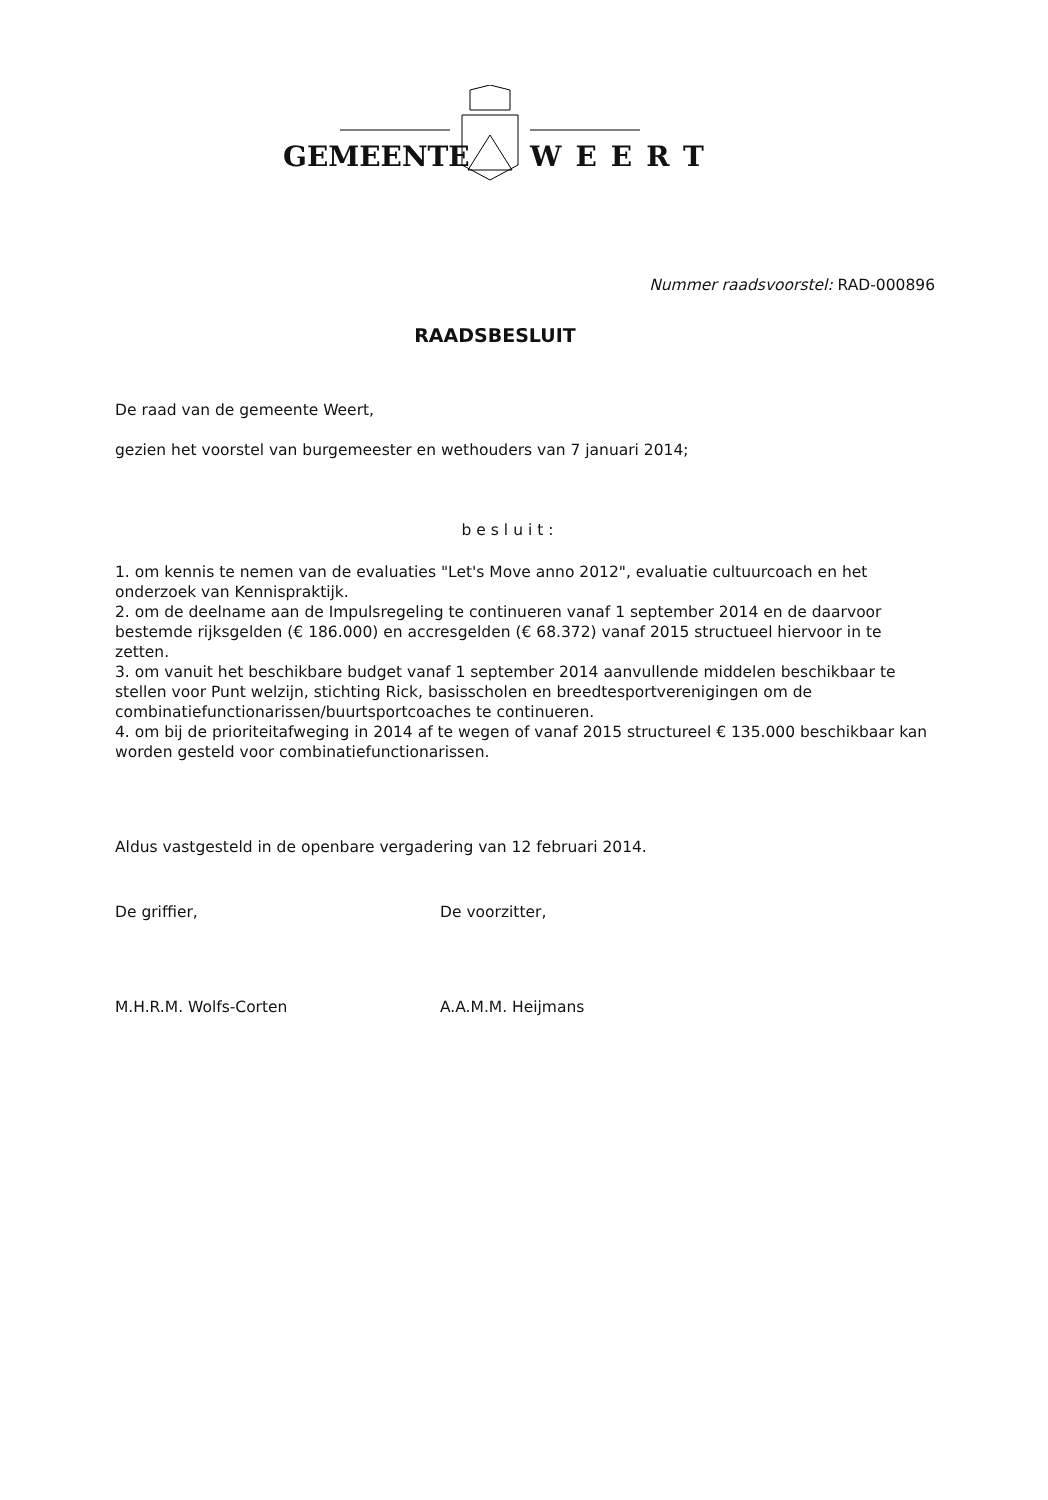GEMEENTE WEERT
Nummer raadsvoorstel: RAD-000896
RAADSBESLUIT
De raad van de gemeente Weert,
gezien het voorstel van burgemeester en wethouders van 7 januari 2014;
besluit:
1. om kennis te nemen van de evaluaties "Let's Move anno 2012", evaluatie cultuurcoach en het onderzoek van Kennispraktijk.
2. om de deelname aan de Impulsregeling te continueren vanaf 1 september 2014 en de daarvoor bestemde rijksgelden (€ 186.000) en accresgelden (€ 68.372) vanaf 2015 structueel hiervoor in te zetten.
3. om vanuit het beschikbare budget vanaf 1 september 2014 aanvullende middelen beschikbaar te stellen voor Punt welzijn, stichting Rick, basisscholen en breedtesportverenigingen om de combinatiefunctionarissen/buurtsportcoaches te continueren.
4. om bij de prioriteitafweging in 2014 af te wegen of vanaf 2015 structureel € 135.000 beschikbaar kan worden gesteld voor combinatiefunctionarissen.
Aldus vastgesteld in de openbare vergadering van 12 februari 2014.
De griffier, De voorzitter,
M.H.R.M. Wolfs-Corten A.A.M.M. Heijmans